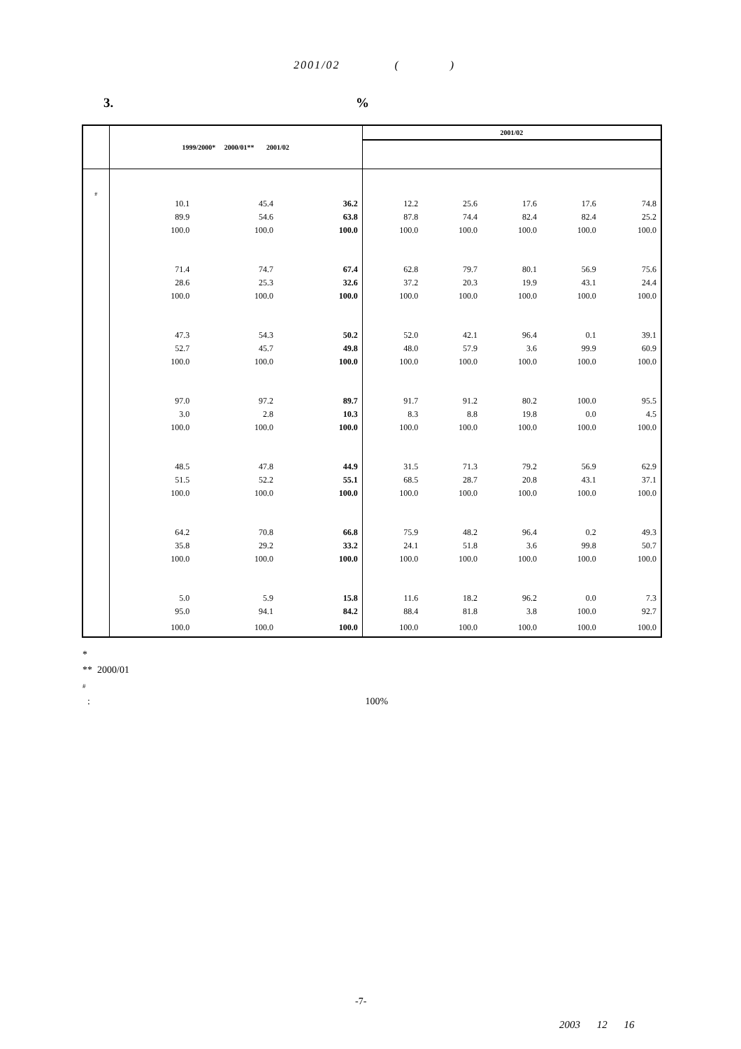2001/02 ( )
3. %
| | 1999/2000* 2000/01** 2001/02 | | | 2001/02 | | | | |
| --- | --- | --- | --- | --- | --- | --- | --- | --- |
| # | | | | | | | | |
| | 10.1 | 45.4 | 36.2 | 12.2 | 25.6 | 17.6 | 17.6 | 74.8 |
| | 89.9 | 54.6 | 63.8 | 87.8 | 74.4 | 82.4 | 82.4 | 25.2 |
| | 100.0 | 100.0 | 100.0 | 100.0 | 100.0 | 100.0 | 100.0 | 100.0 |
| | 71.4 | 74.7 | 67.4 | 62.8 | 79.7 | 80.1 | 56.9 | 75.6 |
| | 28.6 | 25.3 | 32.6 | 37.2 | 20.3 | 19.9 | 43.1 | 24.4 |
| | 100.0 | 100.0 | 100.0 | 100.0 | 100.0 | 100.0 | 100.0 | 100.0 |
| | 47.3 | 54.3 | 50.2 | 52.0 | 42.1 | 96.4 | 0.1 | 39.1 |
| | 52.7 | 45.7 | 49.8 | 48.0 | 57.9 | 3.6 | 99.9 | 60.9 |
| | 100.0 | 100.0 | 100.0 | 100.0 | 100.0 | 100.0 | 100.0 | 100.0 |
| | 97.0 | 97.2 | 89.7 | 91.7 | 91.2 | 80.2 | 100.0 | 95.5 |
| | 3.0 | 2.8 | 10.3 | 8.3 | 8.8 | 19.8 | 0.0 | 4.5 |
| | 100.0 | 100.0 | 100.0 | 100.0 | 100.0 | 100.0 | 100.0 | 100.0 |
| | 48.5 | 47.8 | 44.9 | 31.5 | 71.3 | 79.2 | 56.9 | 62.9 |
| | 51.5 | 52.2 | 55.1 | 68.5 | 28.7 | 20.8 | 43.1 | 37.1 |
| | 100.0 | 100.0 | 100.0 | 100.0 | 100.0 | 100.0 | 100.0 | 100.0 |
| | 64.2 | 70.8 | 66.8 | 75.9 | 48.2 | 96.4 | 0.2 | 49.3 |
| | 35.8 | 29.2 | 33.2 | 24.1 | 51.8 | 3.6 | 99.8 | 50.7 |
| | 100.0 | 100.0 | 100.0 | 100.0 | 100.0 | 100.0 | 100.0 | 100.0 |
| | 5.0 | 5.9 | 15.8 | 11.6 | 18.2 | 96.2 | 0.0 | 7.3 |
| | 95.0 | 94.1 | 84.2 | 88.4 | 81.8 | 3.8 | 100.0 | 92.7 |
| | 100.0 | 100.0 | 100.0 | 100.0 | 100.0 | 100.0 | 100.0 | 100.0 |
*
** 2000/01
#
: 100%
-7-
2003 12 16